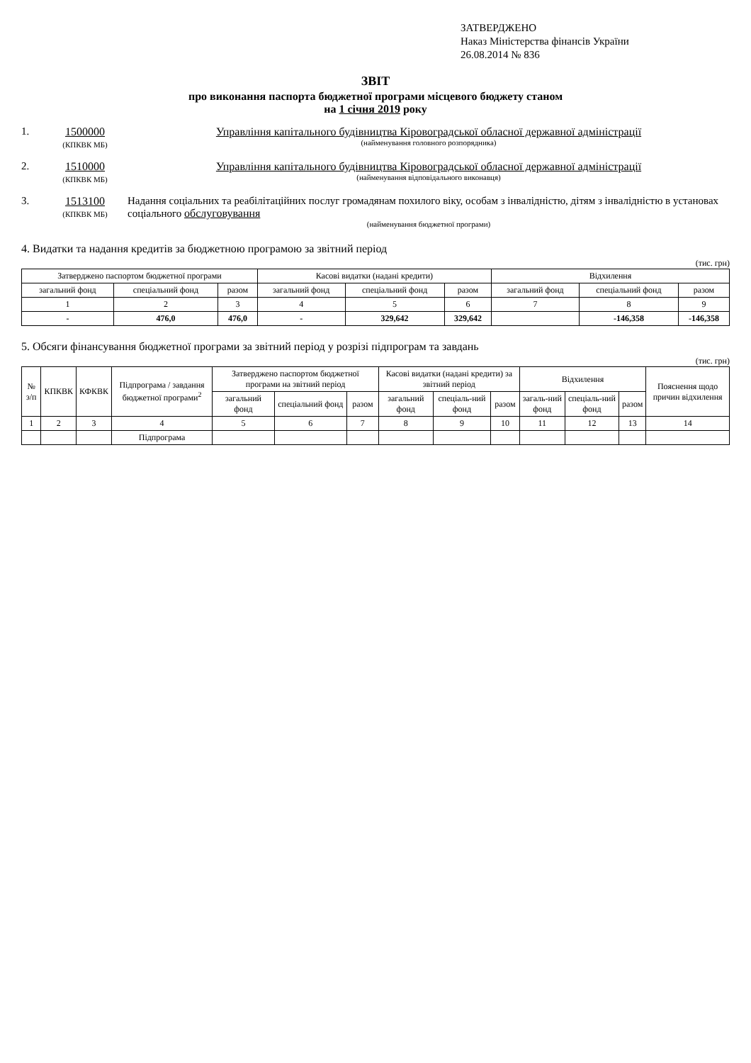ЗАТВЕРДЖЕНО
Наказ Міністерства фінансів України
26.08.2014 № 836
ЗВІТ
про виконання паспорта бюджетної програми місцевого бюджету станом
на 1 січня 2019 року
1. 1500000
(КПКВК МБ)
Управління капітального будівництва Кіровоградської обласної державної адміністрації
(найменування головного розпорядника)
2. 1510000
(КПКВК МБ)
Управління капітального будівництва Кіровоградської обласної державної адміністрації
(найменування відповідального виконавця)
3. 1513100
(КПКВК МБ)
Надання соціальних та реабілітаційних послуг громадянам похилого віку, особам з інвалідністю, дітям з інвалідністю в установах соціального обслуговування
(найменування бюджетної програми)
4. Видатки та надання кредитів за бюджетною програмою за звітний період
(тис. грн)
| Затверджено паспортом бюджетної програми | | | Касові видатки (надані кредити) | | | Відхилення | | |
| --- | --- | --- | --- | --- | --- | --- | --- | --- |
| загальний фонд | спеціальний фонд | разом | загальний фонд | спеціальний фонд | разом | загальний фонд | спеціальний фонд | разом |
| 1 | 2 | 3 | 4 | 5 | 6 | 7 | 8 | 9 |
| - | 476,0 | 476,0 | - | 329,642 | 329,642 | | -146,358 | -146,358 |
5. Обсяги фінансування бюджетної програми за звітний період у розрізі підпрограм та завдань
(тис. грн)
| № з/п | КПКВК | КФКВК | Підпрограма / завдання бюджетної програми<sup>2</sup> | Затверджено паспортом бюджетної програми на звітний період | | | Касові видатки (надані кредити) за звітний період | | | Відхилення | | | Пояснення щодо причин відхилення |
| --- | --- | --- | --- | --- | --- | --- | --- | --- | --- | --- | --- | --- | --- |
| | | | | загальний фонд | спеціальний фонд | разом | загальний фонд | спеціаль-ний фонд | разом | загаль-ний фонд | спеціаль-ний фонд | разом | |
| 1 | 2 | 3 | 4 | 5 | 6 | 7 | 8 | 9 | 10 | 11 | 12 | 13 | 14 |
| | | | Підпрограма | | | | | | | | | | |